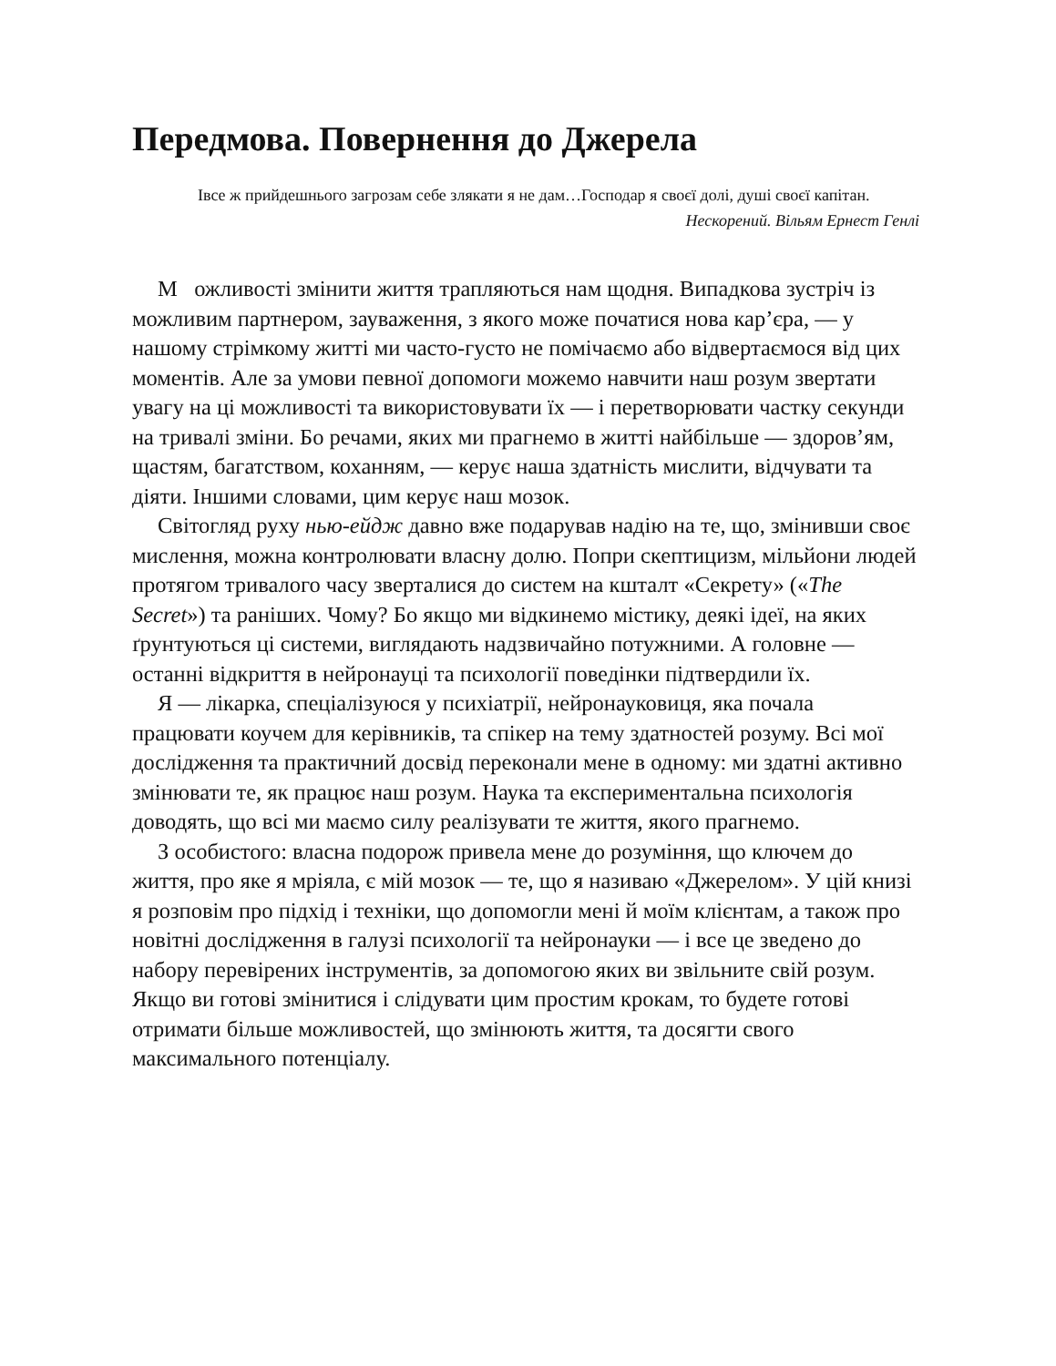Передмова. Повернення до Джерела
Iвсе ж прийдешнього загрозам себе злякати я не дам…Господар я своєї долі, душі своєї капітан.
Нескорений. Вільям Ернест Генлі
М ожливості змінити життя трапляються нам щодня. Випадкова зустріч із можливим партнером, зауваження, з якого може початися нова кар’єра, — у нашому стрімкому житті ми часто-густо не помічаємо або відвертаємося від цих моментів. Але за умови певної допомоги можемо навчити наш розум звертати увагу на ці можливості та використовувати їх — і перетворювати частку секунди на тривалі зміни. Бо речами, яких ми прагнемо в житті найбільше — здоров’ям, щастям, багатством, коханням, — керує наша здатність мислити, відчувати та діяти. Іншими словами, цим керує наш мозок.
Світогляд руху нью-ейдж давно вже подарував надію на те, що, змінивши своє мислення, можна контролювати власну долю. Попри скептицизм, мільйони людей протягом тривалого часу зверталися до систем на кшталт «Секрету» («The Secret») та раніших. Чому? Бо якщо ми відкинемо містику, деякі ідеї, на яких ґрунтуються ці системи, виглядають надзвичайно потужними. А головне — останні відкриття в нейронауці та психології поведінки підтвердили їх.
Я — лікарка, спеціалізуюся у психіатрії, нейронауковиця, яка почала працювати коучем для керівників, та спікер на тему здатностей розуму. Всі мої дослідження та практичний досвід переконали мене в одному: ми здатні активно змінювати те, як працює наш розум. Наука та експериментальна психологія доводять, що всі ми маємо силу реалізувати те життя, якого прагнемо.
З особистого: власна подорож привела мене до розуміння, що ключем до життя, про яке я мріяла, є мій мозок — те, що я називаю «Джерелом». У цій книзі я розповім про підхід і техніки, що допомогли мені й моїм клієнтам, а також про новітні дослідження в галузі психології та нейронауки — і все це зведено до набору перевірених інструментів, за допомогою яких ви звільните свій розум. Якщо ви готові змінитися і слідувати цим простим крокам, то будете готові отримати більше можливостей, що змінюють життя, та досягти свого максимального потенціалу.